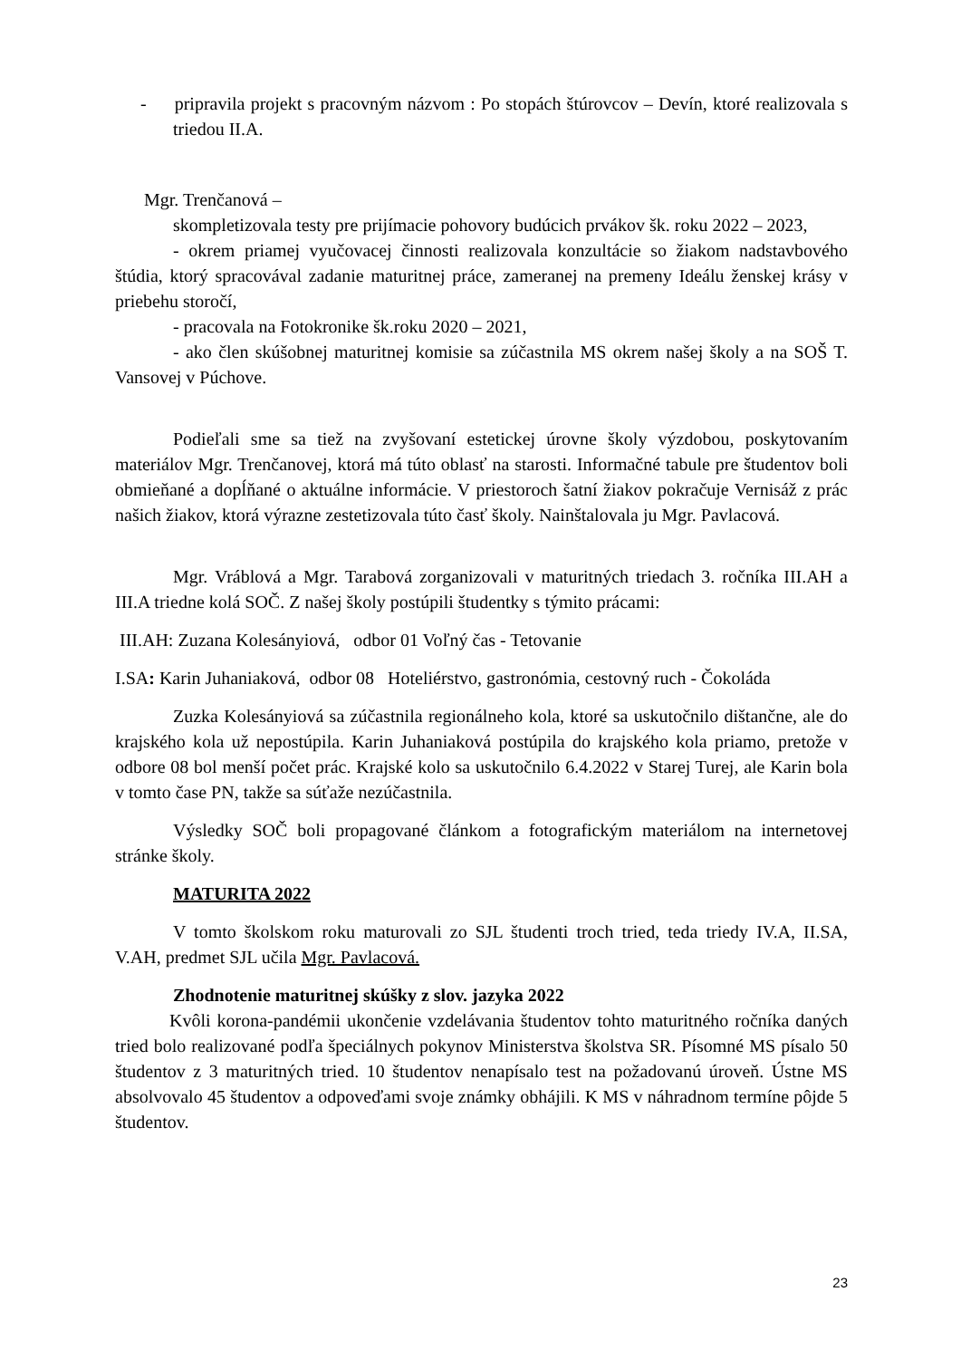- pripravila projekt s pracovným názvom : Po stopách štúrovcov – Devín, ktoré realizovala s triedou II.A.
Mgr. Trenčanová –
skompletizovala testy pre prijímacie pohovory budúcich prvákov šk. roku 2022 – 2023,
- okrem priamej vyučovacej činnosti realizovala konzultácie so žiakom nadstavbového štúdia, ktorý spracovával zadanie maturitnej práce, zameranej na premeny Ideálu ženskej krásy v priebehu storočí,
- pracovala na Fotokronike šk.roku 2020 – 2021,
- ako člen skúšobnej maturitnej komisie sa zúčastnila MS okrem našej školy a na SOŠ T. Vansovej v Púchove.
Podieľali sme sa tiež na zvyšovaní estetickej úrovne školy výzdobou, poskytovaním materiálov Mgr. Trenčanovej, ktorá má túto oblasť na starosti. Informačné tabule pre študentov boli obmieňané a dopĺňané o aktuálne informácie. V priestoroch šatní žiakov pokračuje Vernisáž z prác našich žiakov, ktorá výrazne zestetizovala túto časť školy. Nainštalovala ju Mgr. Pavlacová.
Mgr. Vráblová a Mgr. Tarabová zorganizovali v maturitných triedach 3. ročníka III.AH a III.A triedne kolá SOČ. Z našej školy postúpili študentky s týmito prácami:
III.AH: Zuzana Kolesányiová, odbor 01 Voľný čas - Tetovanie
I.SA: Karin Juhaniaková, odbor 08 Hoteliérstvo, gastronómia, cestovný ruch - Čokoláda
Zuzka Kolesányiová sa zúčastnila regionálneho kola, ktoré sa uskutočnilo dištančne, ale do krajského kola už nepostúpila. Karin Juhaniaková postúpila do krajského kola priamo, pretože v odbore 08 bol menší počet prác. Krajské kolo sa uskutočnilo 6.4.2022 v Starej Turej, ale Karin bola v tomto čase PN, takže sa súťaže nezúčastnila.
Výsledky SOČ boli propagované článkom a fotografickým materiálom na internetovej stránke školy.
MATURITA 2022
V tomto školskom roku maturovali zo SJL študenti troch tried, teda triedy IV.A, II.SA, V.AH, predmet SJL učila Mgr. Pavlacová.
Zhodnotenie maturitnej skúšky z slov. jazyka 2022
Kvôli korona-pandémii ukončenie vzdelávania študentov tohto maturitného ročníka daných tried bolo realizované podľa špeciálnych pokynov Ministerstva školstva SR. Písomné MS písalo 50 študentov z 3 maturitných tried. 10 študentov nenapísalo test na požadovanú úroveň. Ústne MS absolvovalo 45 študentov a odpoveďami svoje známky obhájili. K MS v náhradnom termíne pôjde 5 študentov.
23